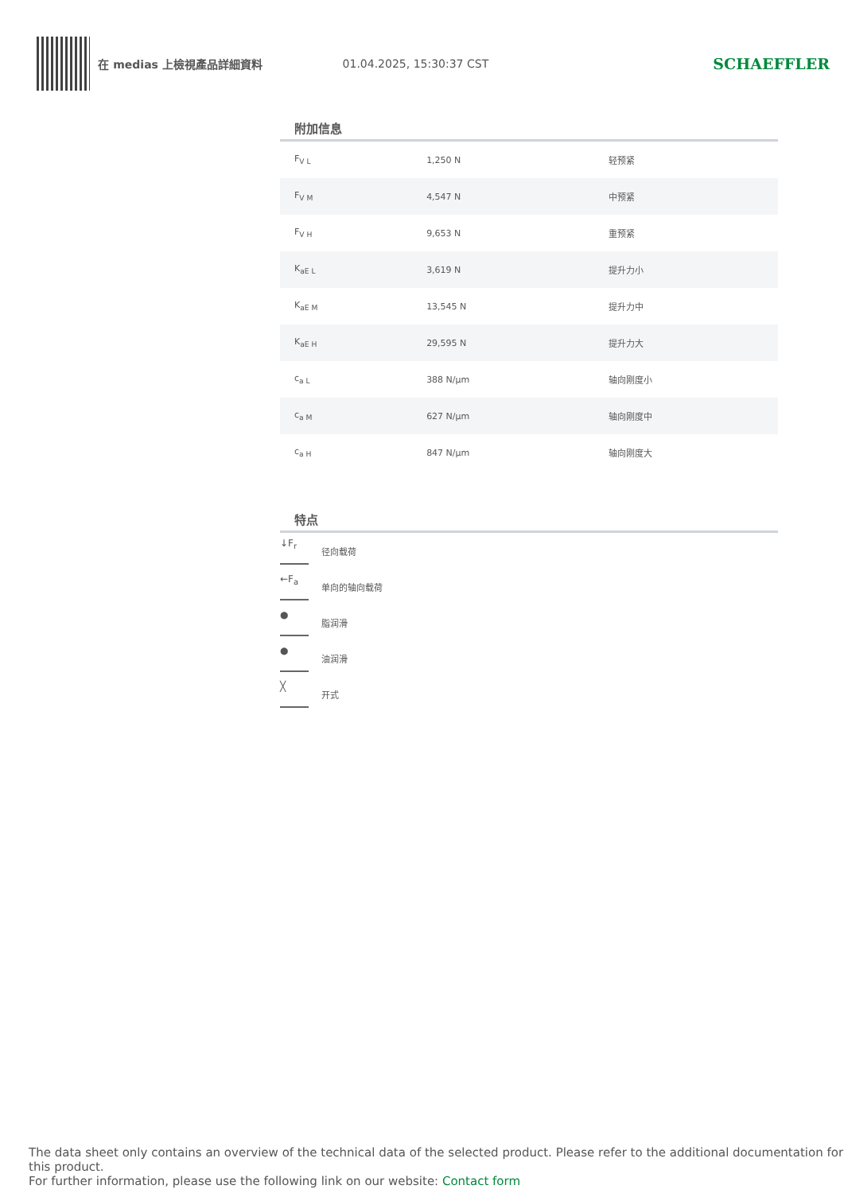在 medias 上檢視產品詳細資料 01.04.2025, 15:30:37 CST
SCHAEFFLER
附加信息
| F<sub>V L</sub> | 1,250 N | 轻预紧 |
| F<sub>V M</sub> | 4,547 N | 中预紧 |
| F<sub>V H</sub> | 9,653 N | 重预紧 |
| K<sub>aE L</sub> | 3,619 N | 提升力小 |
| K<sub>aE M</sub> | 13,545 N | 提升力中 |
| K<sub>aE H</sub> | 29,595 N | 提升力大 |
| c<sub>a L</sub> | 388 N/µm | 轴向刚度小 |
| c<sub>a M</sub> | 627 N/µm | 轴向刚度中 |
| c<sub>a H</sub> | 847 N/µm | 轴向刚度大 |
特点
↓F<sub>r</sub>
径向载荷
←F<sub>a</sub>
单向的轴向载荷
●
脂润滑
●
油润滑
╳
开式
The data sheet only contains an overview of the technical data of the selected product. Please refer to the additional documentation for this product.
For further information, please use the following link on our website: Contact form